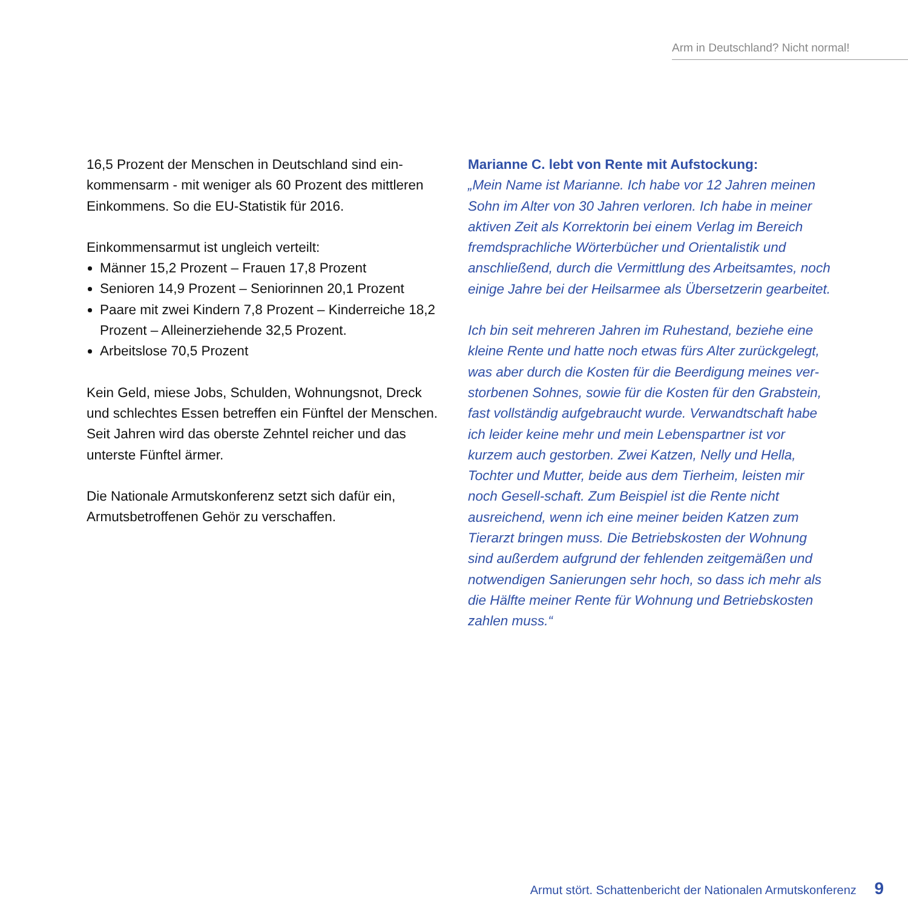Arm in Deutschland? Nicht normal!
16,5 Prozent der Menschen in Deutschland sind ein-kommensarm - mit weniger als 60 Prozent des mittleren Einkommens. So die EU-Statistik für 2016.
Einkommensarmut ist ungleich verteilt:
Männer 15,2 Prozent – Frauen 17,8 Prozent
Senioren 14,9 Prozent – Seniorinnen 20,1 Prozent
Paare mit zwei Kindern 7,8 Prozent – Kinderreiche 18,2 Prozent – Alleinerziehende 32,5 Prozent.
Arbeitslose 70,5 Prozent
Kein Geld, miese Jobs, Schulden, Wohnungsnot, Dreck und schlechtes Essen betreffen ein Fünftel der Menschen. Seit Jahren wird das oberste Zehntel reicher und das unterste Fünftel ärmer.
Die Nationale Armutskonferenz setzt sich dafür ein, Armutsbetroffenen Gehör zu verschaffen.
Marianne C. lebt von Rente mit Aufstockung:
„Mein Name ist Marianne. Ich habe vor 12 Jahren meinen Sohn im Alter von 30 Jahren verloren. Ich habe in meiner aktiven Zeit als Korrektorin bei einem Verlag im Bereich fremdsprachliche Wörterbücher und Orientalistik und anschließend, durch die Vermittlung des Arbeitsamtes, noch einige Jahre bei der Heilsarmee als Übersetzerin gearbeitet.
Ich bin seit mehreren Jahren im Ruhestand, beziehe eine kleine Rente und hatte noch etwas fürs Alter zurückgelegt, was aber durch die Kosten für die Beerdigung meines ver-storbenen Sohnes, sowie für die Kosten für den Grabstein, fast vollständig aufgebraucht wurde. Verwandtschaft habe ich leider keine mehr und mein Lebenspartner ist vor kurzem auch gestorben. Zwei Katzen, Nelly und Hella, Tochter und Mutter, beide aus dem Tierheim, leisten mir noch Gesell-schaft. Zum Beispiel ist die Rente nicht ausreichend, wenn ich eine meiner beiden Katzen zum Tierarzt bringen muss. Die Betriebskosten der Wohnung sind außerdem aufgrund der fehlenden zeitgemäßen und notwendigen Sanierungen sehr hoch, so dass ich mehr als die Hälfte meiner Rente für Wohnung und Betriebskosten zahlen muss.“
Armut stört. Schattenbericht der Nationalen Armutskonferenz 9